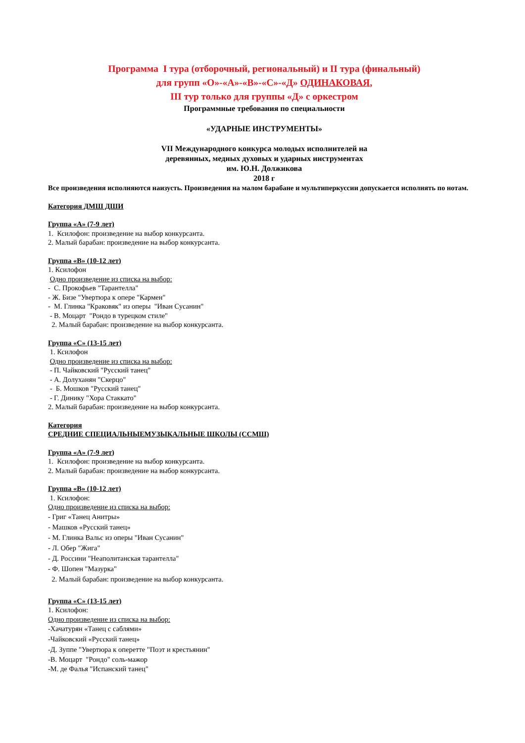Программа I тура (отборочный, региональный) и II тура (финальный)
для групп «О»-«А»-«В»-«С»-«Д» ОДИНАКОВАЯ,
III тур только для группы «Д» с оркестром
Программные требования по специальности
«УДАРНЫЕ ИНСТРУМЕНТЫ»
VII Международного конкурса молодых исполнителей на
деревянных, медных духовых и ударных инструментах
им. Ю.Н. Должикова
2018 г
Все произведения исполняются наизусть. Произведения на малом барабане и мультиперкуссии допускается исполнять по нотам.
Категория ДМШ ДШИ
Группа «А» (7-9 лет)
1. Ксилофон: произведение на выбор конкурсанта.
2. Малый барабан: произведение на выбор конкурсанта.
Группа «В» (10-12 лет)
1. Ксилофон
Одно произведение из списка на выбор:
- С. Прокофьев "Тарантелла"
- Ж. Бизе "Увертюра к опере "Кармен"
- М. Глинка "Краковяк" из оперы "Иван Сусанин"
- В. Моцарт "Рондо в турецком стиле"
2. Малый барабан: произведение на выбор конкурсанта.
Группа «С» (13-15 лет)
1. Ксилофон
Одно произведение из списка на выбор:
- П. Чайковский "Русский танец"
- А. Долуханян "Скерцо"
- Б. Мошков "Русский танец"
- Г. Динику "Хора Стаккато"
2. Малый барабан: произведение на выбор конкурсанта.
Категория
СРЕДНИЕ СПЕЦИАЛЬНЫЕМУЗЫКАЛЬНЫЕ ШКОЛЫ (ССМШ)
Группа «А» (7-9 лет)
1. Ксилофон: произведение на выбор конкурсанта.
2. Малый барабан: произведение на выбор конкурсанта.
Группа «В» (10-12 лет)
1. Ксилофон:
Одно произведение из списка на выбор:
- Григ «Танец Анитры»
- Машков «Русский танец»
- М. Глинка Вальс из оперы "Иван Сусанин"
- Л. Обер "Жига"
- Д. Россини "Неаполитанская тарантелла"
- Ф. Шопен "Мазурка"
2. Малый барабан: произведение на выбор конкурсанта.
Группа «С» (13-15 лет)
1. Ксилофон:
Одно произведение из списка на выбор:
-Хачатурян «Танец с саблями»
-Чайковский «Русский танец»
-Д. Зуппе "Увертюра к оперетте "Поэт и крестьянин"
-В. Моцарт "Рондо" соль-мажор
-М. де Фалья "Испанский танец"